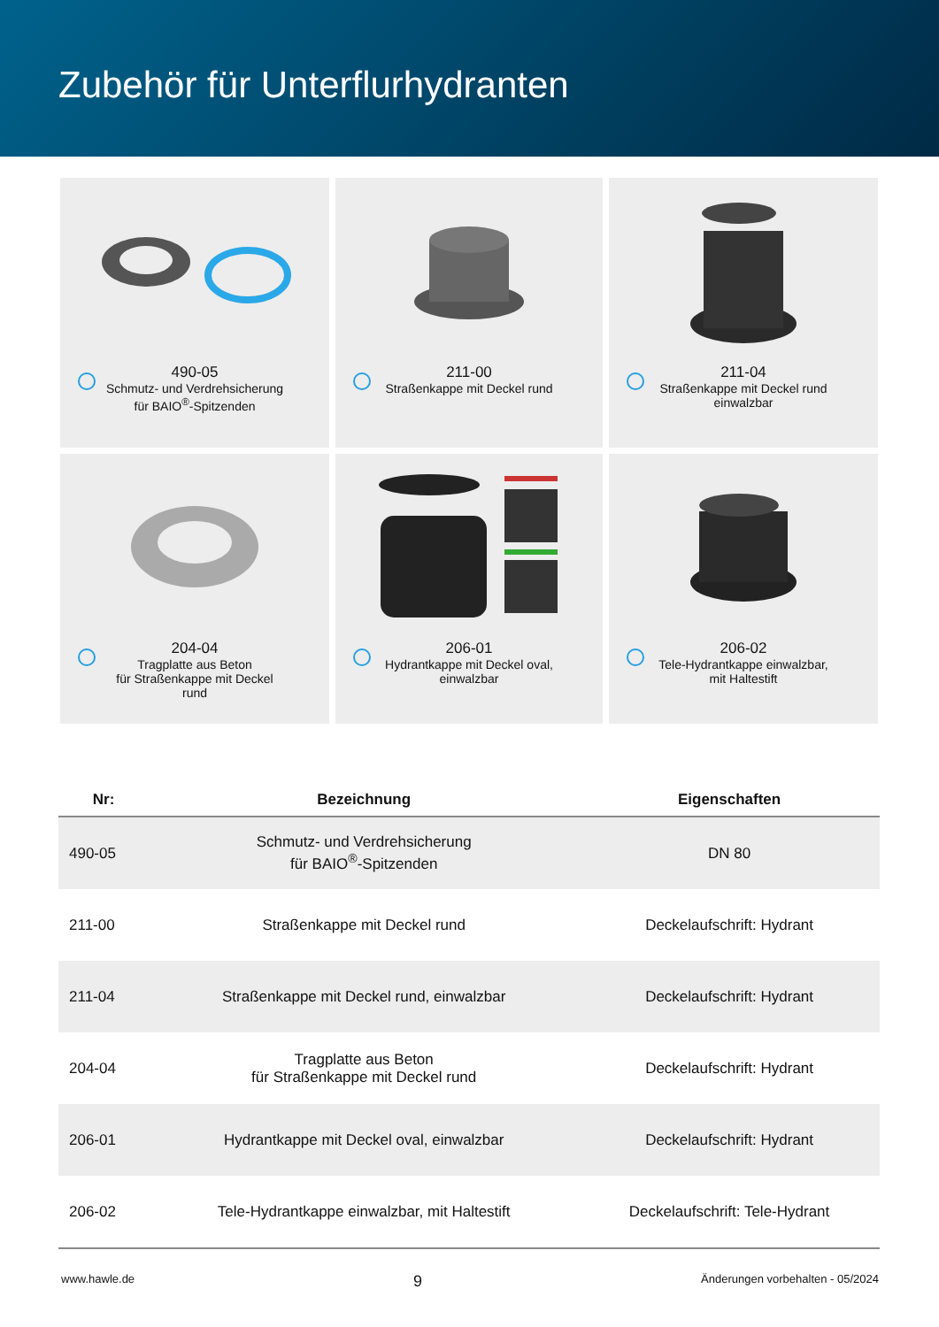Zubehör für Unterflurhydranten
490-05
Schmutz- und Verdrehsicherung
für BAIO<sup>®</sup>-Spitzenden
211-00
Straßenkappe mit Deckel rund
211-04
Straßenkappe mit Deckel rund
einwalzbar
204-04
Tragplatte aus Beton
für Straßenkappe mit Deckel
rund
206-01
Hydrantkappe mit Deckel oval,
einwalzbar
206-02
Tele-Hydrantkappe einwalzbar,
mit Haltestift
| Nr: | Bezeichnung | Eigenschaften |
| --- | --- | --- |
| 490-05 | Schmutz- und Verdrehsicherung für BAIO<sup>®</sup>-Spitzenden | DN 80 |
| 211-00 | Straßenkappe mit Deckel rund | Deckelaufschrift: Hydrant |
| 211-04 | Straßenkappe mit Deckel rund, einwalzbar | Deckelaufschrift: Hydrant |
| 204-04 | Tragplatte aus Beton für Straßenkappe mit Deckel rund | Deckelaufschrift: Hydrant |
| 206-01 | Hydrantkappe mit Deckel oval, einwalzbar | Deckelaufschrift: Hydrant |
| 206-02 | Tele-Hydrantkappe einwalzbar, mit Haltestift | Deckelaufschrift: Tele-Hydrant |
www.hawle.de 9 Änderungen vorbehalten - 05/2024